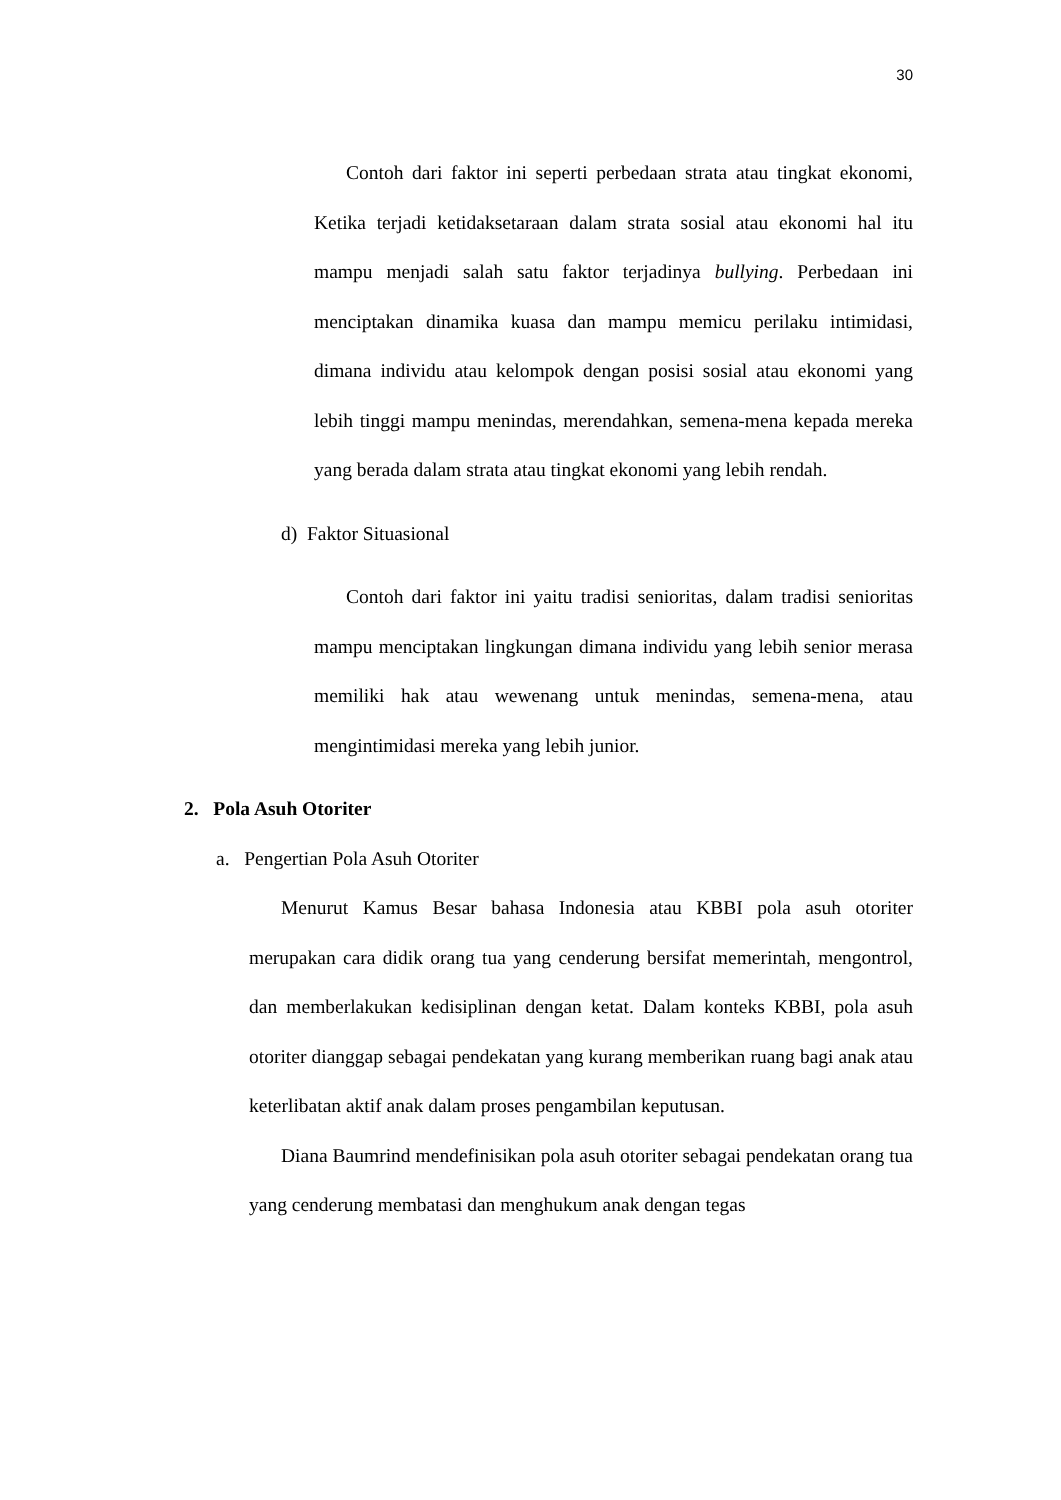30
Contoh dari faktor ini seperti perbedaan strata atau tingkat ekonomi, Ketika terjadi ketidaksetaraan dalam strata sosial atau ekonomi hal itu mampu menjadi salah satu faktor terjadinya bullying. Perbedaan ini menciptakan dinamika kuasa dan mampu memicu perilaku intimidasi, dimana individu atau kelompok dengan posisi sosial atau ekonomi yang lebih tinggi mampu menindas, merendahkan, semena-mena kepada mereka yang berada dalam strata atau tingkat ekonomi yang lebih rendah.
d) Faktor Situasional
Contoh dari faktor ini yaitu tradisi senioritas, dalam tradisi senioritas mampu menciptakan lingkungan dimana individu yang lebih senior merasa memiliki hak atau wewenang untuk menindas, semena-mena, atau mengintimidasi mereka yang lebih junior.
2. Pola Asuh Otoriter
a. Pengertian Pola Asuh Otoriter
Menurut Kamus Besar bahasa Indonesia atau KBBI pola asuh otoriter merupakan cara didik orang tua yang cenderung bersifat memerintah, mengontrol, dan memberlakukan kedisiplinan dengan ketat. Dalam konteks KBBI, pola asuh otoriter dianggap sebagai pendekatan yang kurang memberikan ruang bagi anak atau keterlibatan aktif anak dalam proses pengambilan keputusan.
Diana Baumrind mendefinisikan pola asuh otoriter sebagai pendekatan orang tua yang cenderung membatasi dan menghukum anak dengan tegas